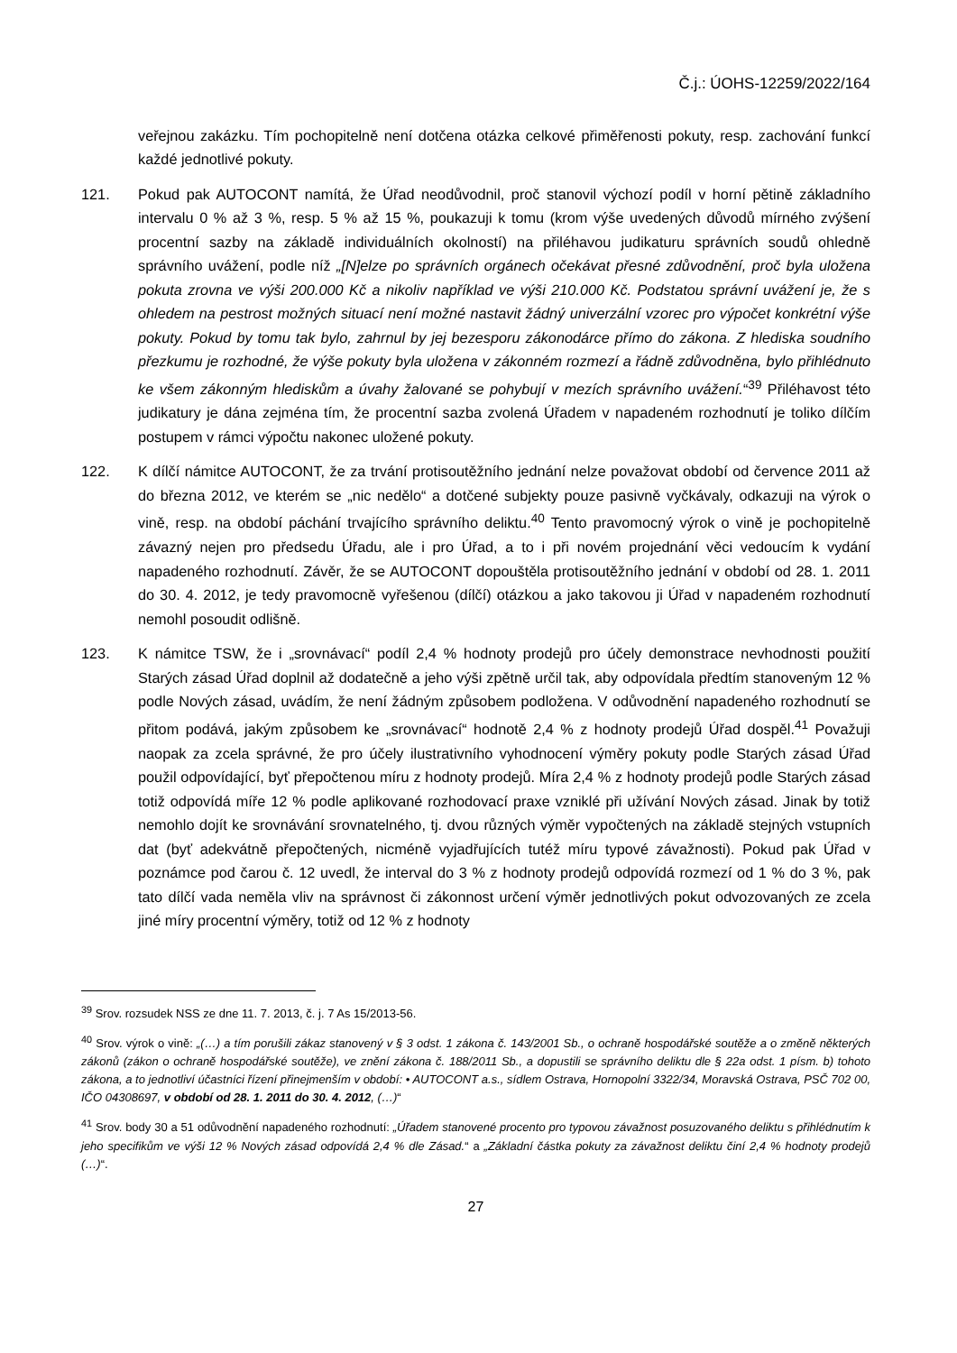Č.j.: ÚOHS-12259/2022/164
veřejnou zakázku. Tím pochopitelně není dotčena otázka celkové přiměřenosti pokuty, resp. zachování funkcí každé jednotlivé pokuty.
121. Pokud pak AUTOCONT namítá, že Úřad neodůvodnil, proč stanovil výchozí podíl v horní pětině základního intervalu 0 % až 3 %, resp. 5 % až 15 %, poukazuji k tomu (krom výše uvedených důvodů mírného zvýšení procentní sazby na základě individuálních okolností) na přiléhavou judikaturu správních soudů ohledně správního uvážení, podle níž „[N]elze po správních orgánech očekávat přesné zdůvodnění, proč byla uložena pokuta zrovna ve výši 200.000 Kč a nikoliv například ve výši 210.000 Kč. Podstatou správní uvážení je, že s ohledem na pestrost možných situací není možné nastavit žádný univerzální vzorec pro výpočet konkrétní výše pokuty. Pokud by tomu tak bylo, zahrnul by jej bezesporu zákonodárce přímo do zákona. Z hlediska soudního přezkumu je rozhodné, že výše pokuty byla uložena v zákonném rozmezí a řádně zdůvodněna, bylo přihlédnuto ke všem zákonným hlediskům a úvahy žalované se pohybují v mezích správního uvážení.“<sup>39</sup> Přiléhavost této judikatury je dána zejména tím, že procentní sazba zvolená Úřadem v napadeném rozhodnutí je toliko dílčím postupem v rámci výpočtu nakonec uložené pokuty.
122. K dílčí námitce AUTOCONT, že za trvání protisoutěžního jednání nelze považovat období od července 2011 až do března 2012, ve kterém se „nic nedělo“ a dotčené subjekty pouze pasivně vyčkávaly, odkazuji na výrok o vině, resp. na období páchání trvajícího správního deliktu.<sup>40</sup> Tento pravomocný výrok o vině je pochopitelně závazný nejen pro předsedu Úřadu, ale i pro Úřad, a to i při novém projednání věci vedoucím k vydání napadeného rozhodnutí. Závěr, že se AUTOCONT dopouštěla protisoutěžního jednání v období od 28. 1. 2011 do 30. 4. 2012, je tedy pravomocně vyřešenou (dílčí) otázkou a jako takovou ji Úřad v napadeném rozhodnutí nemohl posoudit odlišně.
123. K námitce TSW, že i „srovnávací“ podíl 2,4 % hodnoty prodejů pro účely demonstrace nevhodnosti použití Starých zásad Úřad doplnil až dodatečně a jeho výši zpětně určil tak, aby odpovídala předtím stanoveným 12 % podle Nových zásad, uvádím, že není žádným způsobem podložena. V odůvodnění napadeného rozhodnutí se přitom podává, jakým způsobem ke „srovnávací“ hodnotě 2,4 % z hodnoty prodejů Úřad dospěl.<sup>41</sup> Považuji naopak za zcela správné, že pro účely ilustrativního vyhodnocení výměry pokuty podle Starých zásad Úřad použil odpovídající, byť přepočtenou míru z hodnoty prodejů. Míra 2,4 % z hodnoty prodejů podle Starých zásad totiž odpovídá míře 12 % podle aplikované rozhodovací praxe vzniklé při užívání Nových zásad. Jinak by totiž nemohlo dojít ke srovnávání srovnatelného, tj. dvou různých výměr vypočtených na základě stejných vstupních dat (byť adekvátně přepočtených, nicméně vyjadřujících tutéž míru typové závažnosti). Pokud pak Úřad v poznámce pod čarou č. 12 uvedl, že interval do 3 % z hodnoty prodejů odpovídá rozmezí od 1 % do 3 %, pak tato dílčí vada neměla vliv na správnost či zákonnost určení výměr jednotlivých pokut odvozovaných ze zcela jiné míry procentní výměry, totiž od 12 % z hodnoty
<sup>39</sup> Srov. rozsudek NSS ze dne 11. 7. 2013, č. j. 7 As 15/2013-56.
<sup>40</sup> Srov. výrok o vině: „(…) a tím porušili zákaz stanovený v § 3 odst. 1 zákona č. 143/2001 Sb., o ochraně hospodářské soutěže a o změně některých zákonů (zákon o ochraně hospodářské soutěže), ve znění zákona č. 188/2011 Sb., a dopustili se správního deliktu dle § 22a odst. 1 písm. b) tohoto zákona, a to jednotliví účastníci řízení přinejmenším v období: • AUTOCONT a.s., sídlem Ostrava, Hornopolní 3322/34, Moravská Ostrava, PSČ 702 00, IČO 04308697, v období od 28. 1. 2011 do 30. 4. 2012, (…)“
<sup>41</sup> Srov. body 30 a 51 odůvodnění napadeného rozhodnutí: „Úřadem stanovené procento pro typovou závažnost posuzovaného deliktu s přihlédnutím k jeho specifikům ve výši 12 % Nových zásad odpovídá 2,4 % dle Zásad.“ a „Základní částka pokuty za závažnost deliktu činí 2,4 % hodnoty prodejů (…)“.
27